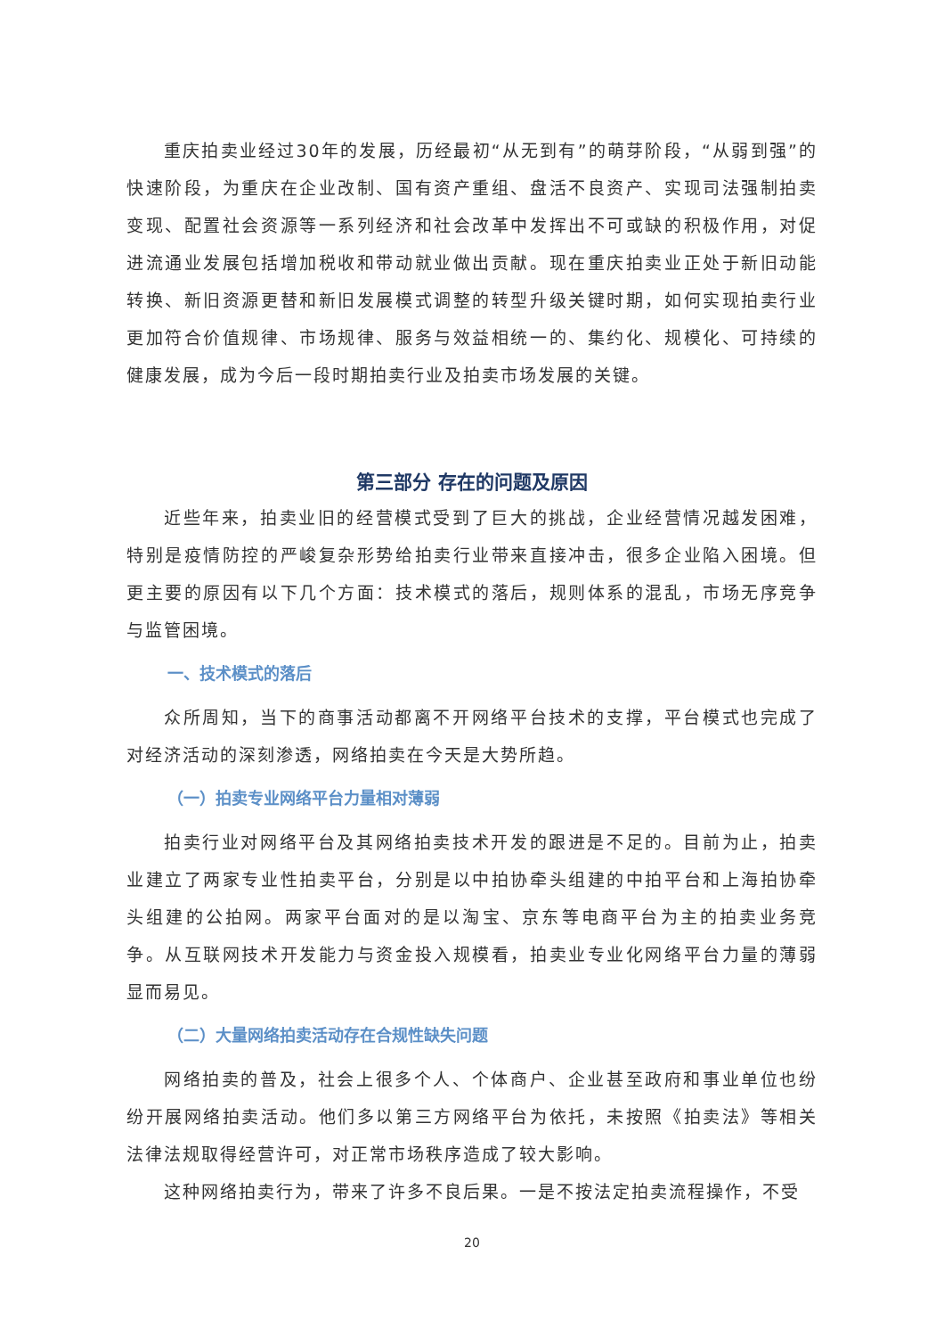重庆拍卖业经过30年的发展，历经最初“从无到有”的萌芽阶段，“从弱到强”的快速阶段，为重庆在企业改制、国有资产重组、盘活不良资产、实现司法强制拍卖变现、配置社会资源等一系列经济和社会改革中发挥出不可或缺的积极作用，对促进流通业发展包括增加税收和带动就业做出贡献。现在重庆拍卖业正处于新旧动能转换、新旧资源更替和新旧发展模式调整的转型升级关键时期，如何实现拍卖行业更加符合价值规律、市场规律、服务与效益相统一的、集约化、规模化、可持续的健康发展，成为今后一段时期拍卖行业及拍卖市场发展的关键。
第三部分 存在的问题及原因
近些年来，拍卖业旧的经营模式受到了巨大的挑战，企业经营情况越发困难，特别是疫情防控的严峻复杂形势给拍卖行业带来直接冲击，很多企业陷入困境。但更主要的原因有以下几个方面：技术模式的落后，规则体系的混乱，市场无序竞争与监管困境。
一、技术模式的落后
众所周知，当下的商事活动都离不开网络平台技术的支撑，平台模式也完成了对经济活动的深刻渗透，网络拍卖在今天是大势所趋。
（一）拍卖专业网络平台力量相对薄弱
拍卖行业对网络平台及其网络拍卖技术开发的跟进是不足的。目前为止，拍卖业建立了两家专业性拍卖平台，分别是以中拍协牵头组建的中拍平台和上海拍协牵头组建的公拍网。两家平台面对的是以淘宝、京东等电商平台为主的拍卖业务竞争。从互联网技术开发能力与资金投入规模看，拍卖业专业化网络平台力量的薄弱显而易见。
（二）大量网络拍卖活动存在合规性缺失问题
网络拍卖的普及，社会上很多个人、个体商户、企业甚至政府和事业单位也纷纷开展网络拍卖活动。他们多以第三方网络平台为依托，未按照《拍卖法》等相关法律法规取得经营许可，对正常市场秩序造成了较大影响。
这种网络拍卖行为，带来了许多不良后果。一是不按法定拍卖流程操作，不受
20